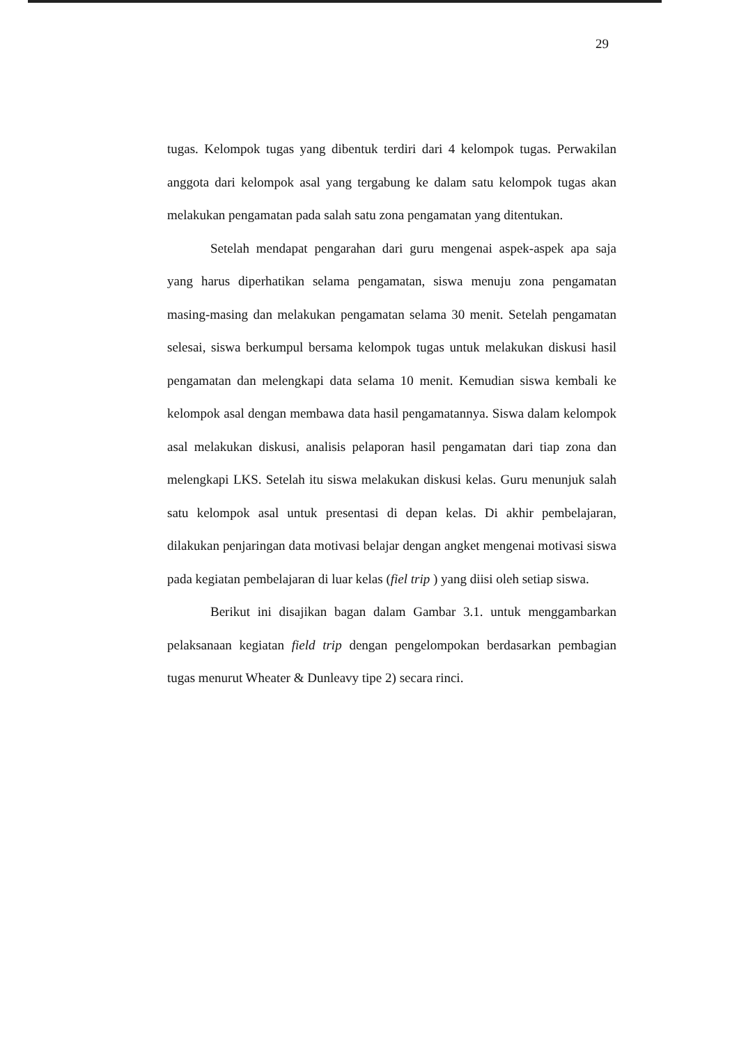29
tugas. Kelompok tugas yang dibentuk terdiri dari 4 kelompok tugas. Perwakilan anggota dari kelompok asal yang tergabung ke dalam satu kelompok tugas akan melakukan pengamatan pada salah satu zona pengamatan yang ditentukan.
Setelah mendapat pengarahan dari guru mengenai aspek-aspek apa saja yang harus diperhatikan selama pengamatan, siswa menuju zona pengamatan masing-masing dan melakukan pengamatan selama 30 menit. Setelah pengamatan selesai, siswa berkumpul bersama kelompok tugas untuk melakukan diskusi hasil pengamatan dan melengkapi data selama 10 menit. Kemudian siswa kembali ke kelompok asal dengan membawa data hasil pengamatannya. Siswa dalam kelompok asal melakukan diskusi, analisis pelaporan hasil pengamatan dari tiap zona dan melengkapi LKS. Setelah itu siswa melakukan diskusi kelas. Guru menunjuk salah satu kelompok asal untuk presentasi di depan kelas. Di akhir pembelajaran, dilakukan penjaringan data motivasi belajar dengan angket mengenai motivasi siswa pada kegiatan pembelajaran di luar kelas (fiel trip ) yang diisi oleh setiap siswa.
Berikut ini disajikan bagan dalam Gambar 3.1. untuk menggambarkan pelaksanaan kegiatan field trip dengan pengelompokan berdasarkan pembagian tugas menurut Wheater & Dunleavy tipe 2) secara rinci.